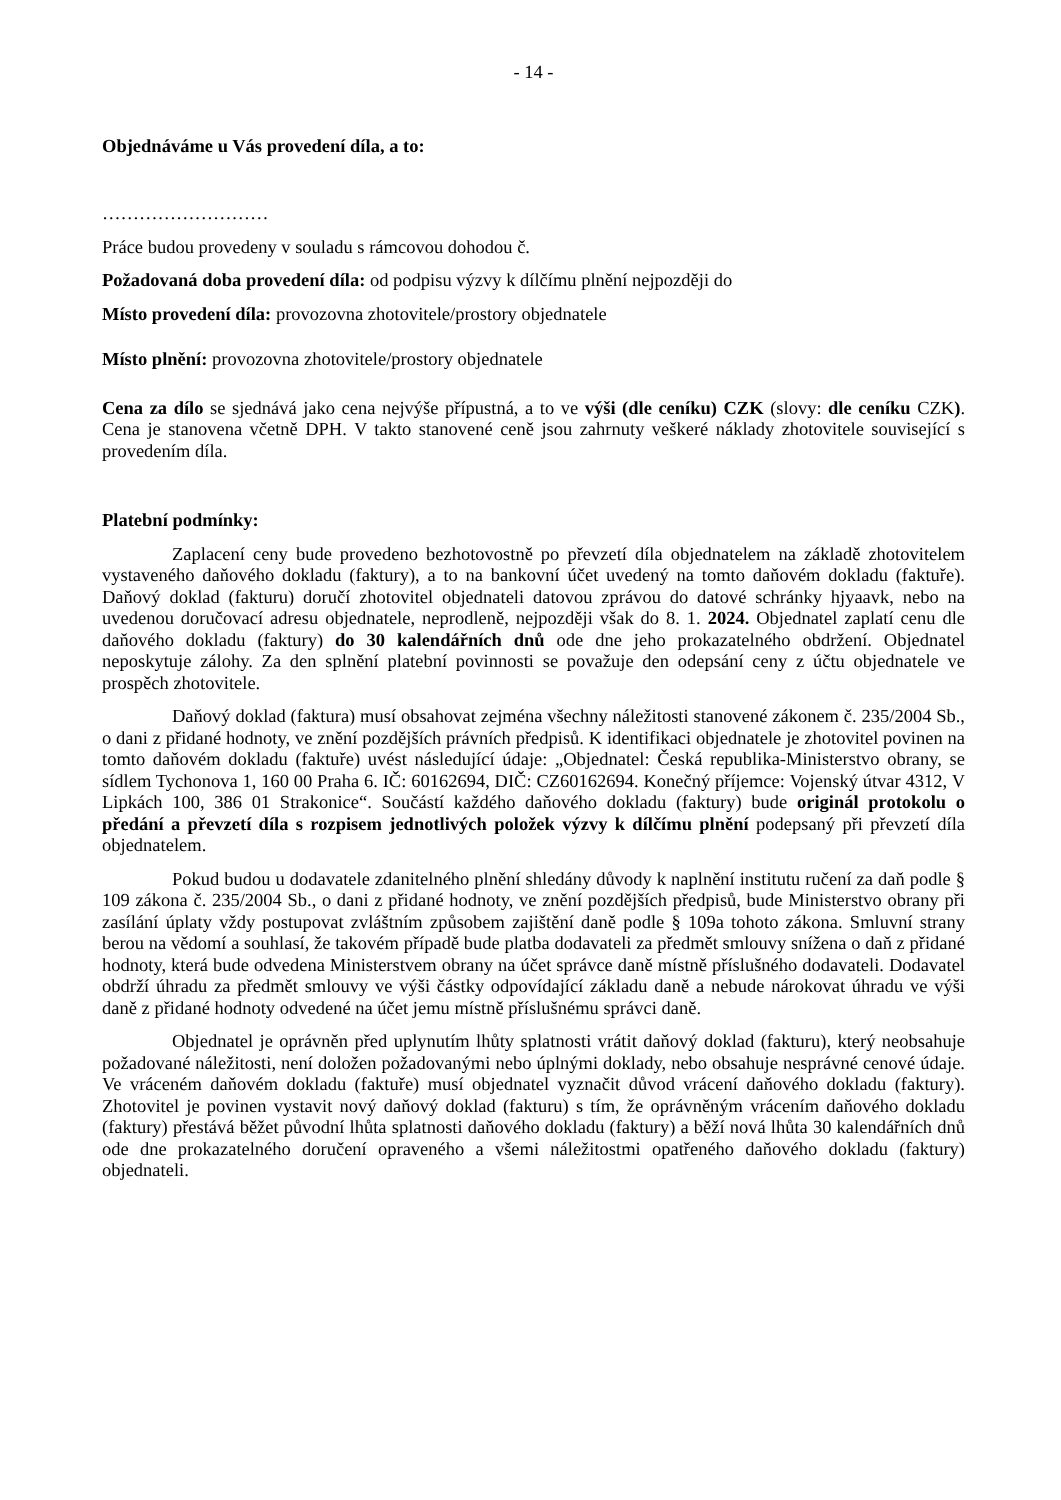- 14 -
Objednáváme u Vás provedení díla, a to:
………………………
Práce budou provedeny v souladu s rámcovou dohodou č.
Požadovaná doba provedení díla: od podpisu výzvy k dílčímu plnění nejpozději do
Místo provedení díla: provozovna zhotovitele/prostory objednatele
Místo plnění: provozovna zhotovitele/prostory objednatele
Cena za dílo se sjednává jako cena nejvýše přípustná, a to ve výši (dle ceníku) CZK (slovy: dle ceníku CZK). Cena je stanovena včetně DPH. V takto stanovené ceně jsou zahrnuty veškeré náklady zhotovitele související s provedením díla.
Platební podmínky:
Zaplacení ceny bude provedeno bezhotovostně po převzetí díla objednatelem na základě zhotovitelem vystaveného daňového dokladu (faktury), a to na bankovní účet uvedený na tomto daňovém dokladu (faktuře). Daňový doklad (fakturu) doručí zhotovitel objednateli datovou zprávou do datové schránky hjyaavk, nebo na uvedenou doručovací adresu objednatele, neprodleně, nejpozději však do 8. 1. 2024. Objednatel zaplatí cenu dle daňového dokladu (faktury) do 30 kalendářních dnů ode dne jeho prokazatelného obdržení. Objednatel neposkytuje zálohy. Za den splnění platební povinnosti se považuje den odepsání ceny z účtu objednatele ve prospěch zhotovitele.
Daňový doklad (faktura) musí obsahovat zejména všechny náležitosti stanovené zákonem č. 235/2004 Sb., o dani z přidané hodnoty, ve znění pozdějších právních předpisů. K identifikaci objednatele je zhotovitel povinen na tomto daňovém dokladu (faktuře) uvést následující údaje: „Objednatel: Česká republika-Ministerstvo obrany, se sídlem Tychonova 1, 160 00 Praha 6. IČ: 60162694, DIČ: CZ60162694. Konečný příjemce: Vojenský útvar 4312, V Lipkách 100, 386 01 Strakonice“. Součástí každého daňového dokladu (faktury) bude originál protokolu o předání a převzetí díla s rozpisem jednotlivých položek výzvy k dílčímu plnění podepsaný při převzetí díla objednatelem.
Pokud budou u dodavatele zdanitelného plnění shledány důvody k naplnění institutu ručení za daň podle § 109 zákona č. 235/2004 Sb., o dani z přidané hodnoty, ve znění pozdějších předpisů, bude Ministerstvo obrany při zasílání úplaty vždy postupovat zvláštním způsobem zajištění daně podle § 109a tohoto zákona. Smluvní strany berou na vědomí a souhlasí, že takovém případě bude platba dodavateli za předmět smlouvy snížena o daň z přidané hodnoty, která bude odvedena Ministerstvem obrany na účet správce daně místně příslušného dodavateli. Dodavatel obdrží úhradu za předmět smlouvy ve výši částky odpovídající základu daně a nebude nárokovat úhradu ve výši daně z přidané hodnoty odvedené na účet jemu místně příslušnému správci daně.
Objednatel je oprávněn před uplynutím lhůty splatnosti vrátit daňový doklad (fakturu), který neobsahuje požadované náležitosti, není doložen požadovanými nebo úplnými doklady, nebo obsahuje nesprávné cenové údaje. Ve vráceném daňovém dokladu (faktuře) musí objednatel vyznačit důvod vrácení daňového dokladu (faktury). Zhotovitel je povinen vystavit nový daňový doklad (fakturu) s tím, že oprávněným vrácením daňového dokladu (faktury) přestává běžet původní lhůta splatnosti daňového dokladu (faktury) a běží nová lhůta 30 kalendářních dnů ode dne prokazatelného doručení opraveného a všemi náležitostmi opatřeného daňového dokladu (faktury) objednateli.